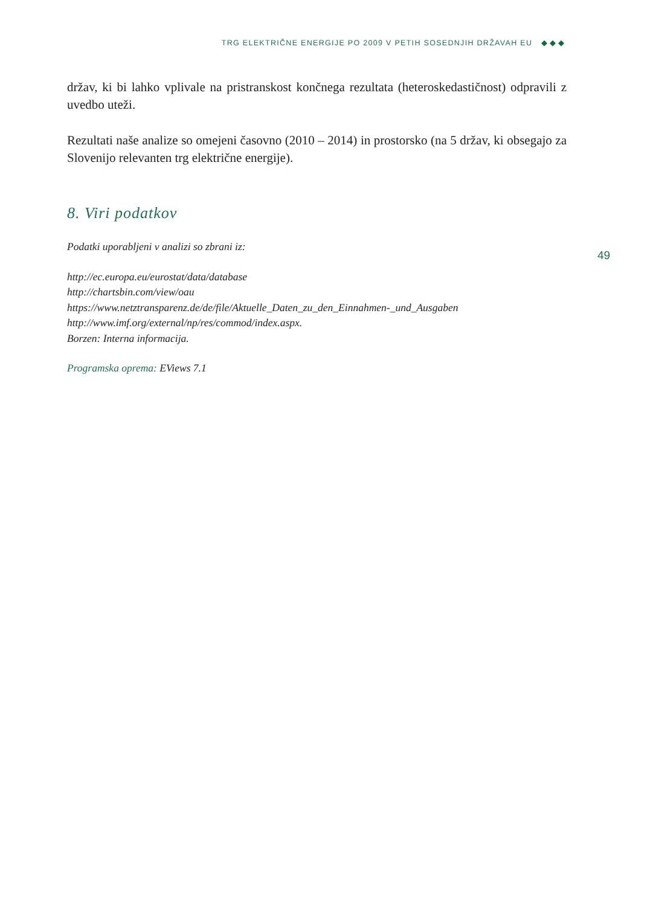TRG ELEKTRIČNE ENERGIJE PO 2009 V PETIH SOSEDNJIH DRŽAVAH EU ◆◆◆
držav, ki bi lahko vplivale na pristranskost končnega rezultata (heteroskedastičnost) odpravili z uvedbo uteži.
Rezultati naše analize so omejeni časovno (2010 – 2014) in prostorsko (na 5 držav, ki obsegajo za Slovenijo relevanten trg električne energije).
8. Viri podatkov
Podatki uporabljeni v analizi so zbrani iz:
http://ec.europa.eu/eurostat/data/database
http://chartsbin.com/view/oau
https://www.netztransparenz.de/de/file/Aktuelle_Daten_zu_den_Einnahmen-_und_Ausgaben
http://www.imf.org/external/np/res/commod/index.aspx.
Borzen: Interna informacija.
Programska oprema: EViews 7.1
49